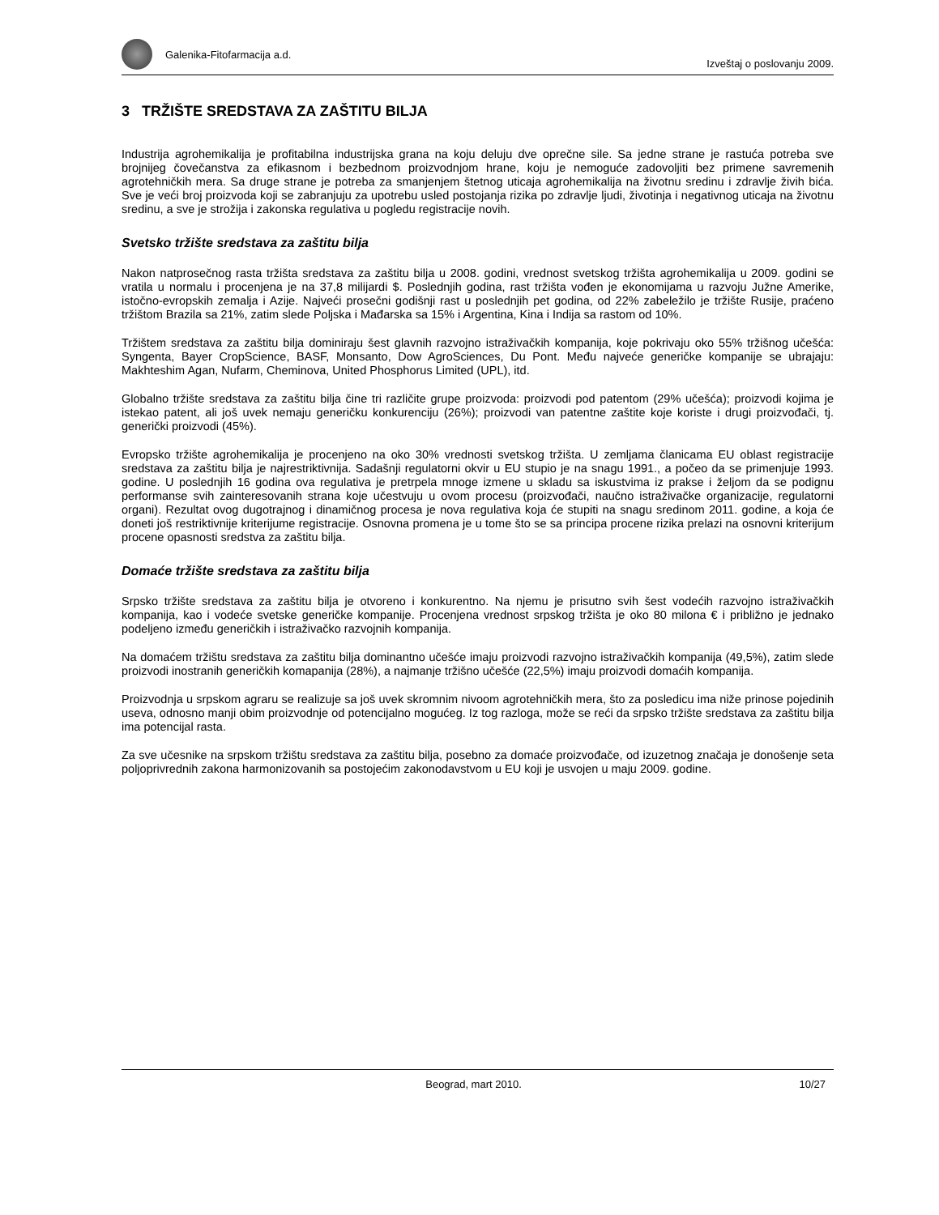Galenika-Fitofarmacija a.d.
Izveštaj o poslovanju 2009.
3 TRŽIŠTE SREDSTAVA ZA ZAŠTITU BILJA
Industrija agrohemikalija je profitabilna industrijska grana na koju deluju dve oprečne sile. Sa jedne strane je rastuća potreba sve brojnijeg čovečanstva za efikasnom i bezbednom proizvodnjom hrane, koju je nemoguće zadovoljiti bez primene savremenih agrotehničkih mera. Sa druge strane je potreba za smanjenjem štetnog uticaja agrohemikalija na životnu sredinu i zdravlje živih bića. Sve je veći broj proizvoda koji se zabranjuju za upotrebu usled postojanja rizika po zdravlje ljudi, životinja i negativnog uticaja na životnu sredinu, a sve je strožija i zakonska regulativa u pogledu registracije novih.
Svetsko tržište sredstava za zaštitu bilja
Nakon natprosečnog rasta tržišta sredstava za zaštitu bilja u 2008. godini, vrednost svetskog tržišta agrohemikalija u 2009. godini se vratila u normalu i procenjena je na 37,8 milijardi $. Poslednjih godina, rast tržišta vođen je ekonomijama u razvoju Južne Amerike, istočno-evropskih zemalja i Azije. Najveći prosečni godišnji rast u poslednjih pet godina, od 22% zabeležilo je tržište Rusije, praćeno tržištom Brazila sa 21%, zatim slede Poljska i Mađarska sa 15% i Argentina, Kina i Indija sa rastom od 10%.
Tržištem sredstava za zaštitu bilja dominiraju šest glavnih razvojno istraživačkih kompanija, koje pokrivaju oko 55% tržišnog učešća: Syngenta, Bayer CropScience, BASF, Monsanto, Dow AgroSciences, Du Pont. Među najveće generičke kompanije se ubrajaju: Makhteshim Agan, Nufarm, Cheminova, United Phosphorus Limited (UPL), itd.
Globalno tržište sredstava za zaštitu bilja čine tri različite grupe proizvoda: proizvodi pod patentom (29% učešća); proizvodi kojima je istekao patent, ali još uvek nemaju generičku konkurenciju (26%); proizvodi van patentne zaštite koje koriste i drugi proizvođači, tj. generički proizvodi (45%).
Evropsko tržište agrohemikalija je procenjeno na oko 30% vrednosti svetskog tržišta. U zemljama članicama EU oblast registracije sredstava za zaštitu bilja je najrestriktivnija. Sadašnji regulatorni okvir u EU stupio je na snagu 1991., a počeo da se primenjuje 1993. godine. U poslednjih 16 godina ova regulativa je pretrpela mnoge izmene u skladu sa iskustvima iz prakse i željom da se podignu performanse svih zainteresovanih strana koje učestvuju u ovom procesu (proizvođači, naučno istraživačke organizacije, regulatorni organi). Rezultat ovog dugotrajnog i dinamičnog procesa je nova regulativa koja će stupiti na snagu sredinom 2011. godine, a koja će doneti još restriktivnije kriterijume registracije. Osnovna promena je u tome što se sa principa procene rizika prelazi na osnovni kriterijum procene opasnosti sredstva za zaštitu bilja.
Domaće tržište sredstava za zaštitu bilja
Srpsko tržište sredstava za zaštitu bilja je otvoreno i konkurentno. Na njemu je prisutno svih šest vodećih razvojno istraživačkih kompanija, kao i vodeće svetske generičke kompanije. Procenjena vrednost srpskog tržišta je oko 80 milona € i približno je jednako podeljeno između generičkih i istraživačko razvojnih kompanija.
Na domaćem tržištu sredstava za zaštitu bilja dominantno učešće imaju proizvodi razvojno istraživačkih kompanija (49,5%), zatim slede proizvodi inostranih generičkih komapanija (28%), a najmanje tržišno učešće (22,5%) imaju proizvodi domaćih kompanija.
Proizvodnja u srpskom agraru se realizuje sa još uvek skromnim nivoom agrotehničkih mera, što za posledicu ima niže prinose pojedinih useva, odnosno manji obim proizvodnje od potencijalno mogućeg. Iz tog razloga, može se reći da srpsko tržište sredstava za zaštitu bilja ima potencijal rasta.
Za sve učesnike na srpskom tržištu sredstava za zaštitu bilja, posebno za domaće proizvođače, od izuzetnog značaja je donošenje seta poljoprivrednih zakona harmonizovanih sa postojećim zakonodavstvom u EU koji je usvojen u maju 2009. godine.
Beograd, mart 2010. 10/27